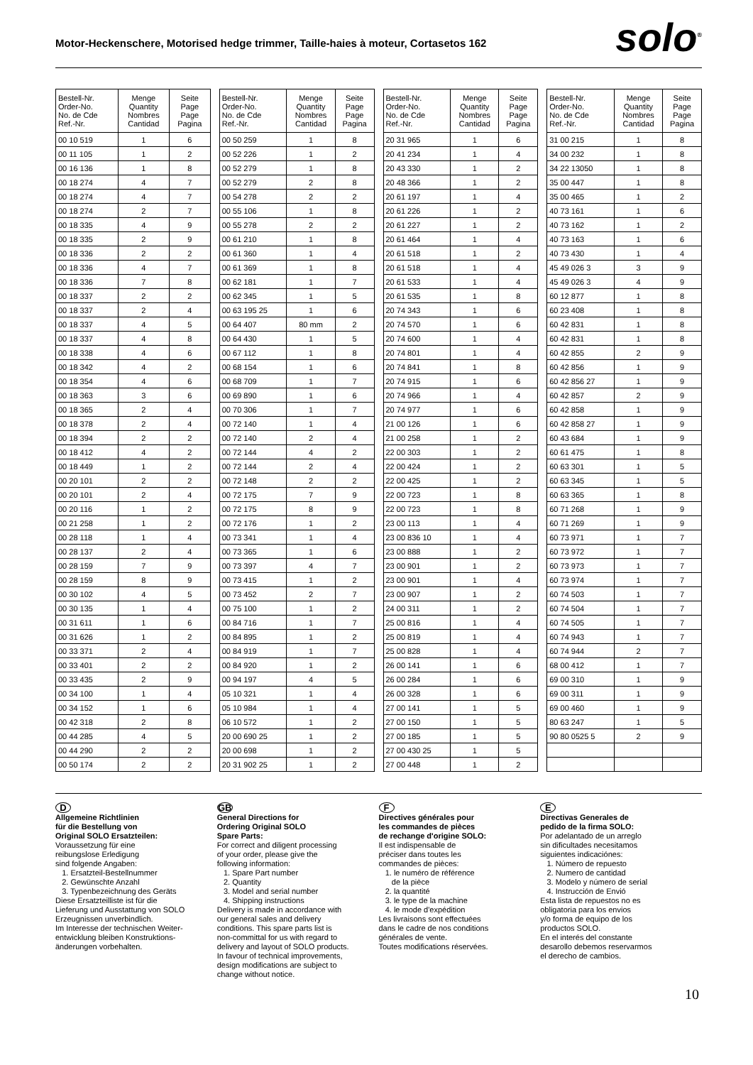Motor-Heckenschere, Motorised hedge trimmer, Taille-haies à moteur, Cortasetos 162
solo<sup>®</sup>
| Bestell-Nr. Order-No. No. de Cde Ref.-Nr. | Menge Quantity Nombres Cantidad | Seite Page Page Pagina |
| --- | --- | --- |
| 00 10 519 | 1 | 6 |
| 00 11 105 | 1 | 2 |
| 00 16 136 | 1 | 8 |
| 00 18 274 | 4 | 7 |
| 00 18 274 | 4 | 7 |
| 00 18 274 | 2 | 7 |
| 00 18 335 | 4 | 9 |
| 00 18 335 | 2 | 9 |
| 00 18 336 | 2 | 2 |
| 00 18 336 | 4 | 7 |
| 00 18 336 | 7 | 8 |
| 00 18 337 | 2 | 2 |
| 00 18 337 | 2 | 4 |
| 00 18 337 | 4 | 5 |
| 00 18 337 | 4 | 8 |
| 00 18 338 | 4 | 6 |
| 00 18 342 | 4 | 2 |
| 00 18 354 | 4 | 6 |
| 00 18 363 | 3 | 6 |
| 00 18 365 | 2 | 4 |
| 00 18 378 | 2 | 4 |
| 00 18 394 | 2 | 2 |
| 00 18 412 | 4 | 2 |
| 00 18 449 | 1 | 2 |
| 00 20 101 | 2 | 2 |
| 00 20 101 | 2 | 4 |
| 00 20 116 | 1 | 2 |
| 00 21 258 | 1 | 2 |
| 00 28 118 | 1 | 4 |
| 00 28 137 | 2 | 4 |
| 00 28 159 | 7 | 9 |
| 00 28 159 | 8 | 9 |
| 00 30 102 | 4 | 5 |
| 00 30 135 | 1 | 4 |
| 00 31 611 | 1 | 6 |
| 00 31 626 | 1 | 2 |
| 00 33 371 | 2 | 4 |
| 00 33 401 | 2 | 2 |
| 00 33 435 | 2 | 9 |
| 00 34 100 | 1 | 4 |
| 00 34 152 | 1 | 6 |
| 00 42 318 | 2 | 8 |
| 00 44 285 | 4 | 5 |
| 00 44 290 | 2 | 2 |
| 00 50 174 | 2 | 2 |
| Bestell-Nr. Order-No. No. de Cde Ref.-Nr. | Menge Quantity Nombres Cantidad | Seite Page Page Pagina |
| --- | --- | --- |
| 00 50 259 | 1 | 8 |
| 00 52 226 | 1 | 2 |
| 00 52 279 | 1 | 8 |
| 00 52 279 | 2 | 8 |
| 00 54 278 | 2 | 2 |
| 00 55 106 | 1 | 8 |
| 00 55 278 | 2 | 2 |
| 00 61 210 | 1 | 8 |
| 00 61 360 | 1 | 4 |
| 00 61 369 | 1 | 8 |
| 00 62 181 | 1 | 7 |
| 00 62 345 | 1 | 5 |
| 00 63 195 25 | 1 | 6 |
| 00 64 407 | 80 mm | 2 |
| 00 64 430 | 1 | 5 |
| 00 67 112 | 1 | 8 |
| 00 68 154 | 1 | 6 |
| 00 68 709 | 1 | 7 |
| 00 69 890 | 1 | 6 |
| 00 70 306 | 1 | 7 |
| 00 72 140 | 1 | 4 |
| 00 72 140 | 2 | 4 |
| 00 72 144 | 4 | 2 |
| 00 72 144 | 2 | 4 |
| 00 72 148 | 2 | 2 |
| 00 72 175 | 7 | 9 |
| 00 72 175 | 8 | 9 |
| 00 72 176 | 1 | 2 |
| 00 73 341 | 1 | 4 |
| 00 73 365 | 1 | 6 |
| 00 73 397 | 4 | 7 |
| 00 73 415 | 1 | 2 |
| 00 73 452 | 2 | 7 |
| 00 75 100 | 1 | 2 |
| 00 84 716 | 1 | 7 |
| 00 84 895 | 1 | 2 |
| 00 84 919 | 1 | 7 |
| 00 84 920 | 1 | 2 |
| 00 94 197 | 4 | 5 |
| 05 10 321 | 1 | 4 |
| 05 10 984 | 1 | 4 |
| 06 10 572 | 1 | 2 |
| 20 00 690 25 | 1 | 2 |
| 20 00 698 | 1 | 2 |
| 20 31 902 25 | 1 | 2 |
| Bestell-Nr. Order-No. No. de Cde Ref.-Nr. | Menge Quantity Nombres Cantidad | Seite Page Page Pagina |
| --- | --- | --- |
| 20 31 965 | 1 | 6 |
| 20 41 234 | 1 | 4 |
| 20 43 330 | 1 | 2 |
| 20 48 366 | 1 | 2 |
| 20 61 197 | 1 | 4 |
| 20 61 226 | 1 | 2 |
| 20 61 227 | 1 | 2 |
| 20 61 464 | 1 | 4 |
| 20 61 518 | 1 | 2 |
| 20 61 518 | 1 | 4 |
| 20 61 533 | 1 | 4 |
| 20 61 535 | 1 | 8 |
| 20 74 343 | 1 | 6 |
| 20 74 570 | 1 | 6 |
| 20 74 600 | 1 | 4 |
| 20 74 801 | 1 | 4 |
| 20 74 841 | 1 | 8 |
| 20 74 915 | 1 | 6 |
| 20 74 966 | 1 | 4 |
| 20 74 977 | 1 | 6 |
| 21 00 126 | 1 | 6 |
| 21 00 258 | 1 | 2 |
| 22 00 303 | 1 | 2 |
| 22 00 424 | 1 | 2 |
| 22 00 425 | 1 | 2 |
| 22 00 723 | 1 | 8 |
| 22 00 723 | 1 | 8 |
| 23 00 113 | 1 | 4 |
| 23 00 836 10 | 1 | 4 |
| 23 00 888 | 1 | 2 |
| 23 00 901 | 1 | 2 |
| 23 00 901 | 1 | 4 |
| 23 00 907 | 1 | 2 |
| 24 00 311 | 1 | 2 |
| 25 00 816 | 1 | 4 |
| 25 00 819 | 1 | 4 |
| 25 00 828 | 1 | 4 |
| 26 00 141 | 1 | 6 |
| 26 00 284 | 1 | 6 |
| 26 00 328 | 1 | 6 |
| 27 00 141 | 1 | 5 |
| 27 00 150 | 1 | 5 |
| 27 00 185 | 1 | 5 |
| 27 00 430 25 | 1 | 5 |
| 27 00 448 | 1 | 2 |
| Bestell-Nr. Order-No. No. de Cde Ref.-Nr. | Menge Quantity Nombres Cantidad | Seite Page Page Pagina |
| --- | --- | --- |
| 31 00 215 | 1 | 8 |
| 34 00 232 | 1 | 8 |
| 34 22 13050 | 1 | 8 |
| 35 00 447 | 1 | 8 |
| 35 00 465 | 1 | 2 |
| 40 73 161 | 1 | 6 |
| 40 73 162 | 1 | 2 |
| 40 73 163 | 1 | 6 |
| 40 73 430 | 1 | 4 |
| 45 49 026 3 | 3 | 9 |
| 45 49 026 3 | 4 | 9 |
| 60 12 877 | 1 | 8 |
| 60 23 408 | 1 | 8 |
| 60 42 831 | 1 | 8 |
| 60 42 831 | 1 | 8 |
| 60 42 855 | 2 | 9 |
| 60 42 856 | 1 | 9 |
| 60 42 856 27 | 1 | 9 |
| 60 42 857 | 2 | 9 |
| 60 42 858 | 1 | 9 |
| 60 42 858 27 | 1 | 9 |
| 60 43 684 | 1 | 9 |
| 60 61 475 | 1 | 8 |
| 60 63 301 | 1 | 5 |
| 60 63 345 | 1 | 5 |
| 60 63 365 | 1 | 8 |
| 60 71 268 | 1 | 9 |
| 60 71 269 | 1 | 9 |
| 60 73 971 | 1 | 7 |
| 60 73 972 | 1 | 7 |
| 60 73 973 | 1 | 7 |
| 60 73 974 | 1 | 7 |
| 60 74 503 | 1 | 7 |
| 60 74 504 | 1 | 7 |
| 60 74 505 | 1 | 7 |
| 60 74 943 | 1 | 7 |
| 60 74 944 | 2 | 7 |
| 68 00 412 | 1 | 7 |
| 69 00 310 | 1 | 9 |
| 69 00 311 | 1 | 9 |
| 69 00 460 | 1 | 9 |
| 80 63 247 | 1 | 5 |
| 90 80 0525 5 | 2 | 9 |
D
Allgemeine Richtlinien
für die Bestellung von
Original SOLO Ersatzteilen:
Voraussetzung für eine
reibungslose Erledigung
sind folgende Angaben:
1. Ersatzteil-Bestellnummer
2. Gewünschte Anzahl
3. Typenbezeichnung des Geräts
Diese Ersatzteilliste ist für die
Lieferung und Ausstattung von SOLO
Erzeugnissen unverbindlich.
Im Interesse der technischen Weiter-
entwicklung bleiben Konstruktions-
änderungen vorbehalten.
GB
General Directions for
Ordering Original SOLO
Spare Parts:
For correct and diligent processing
of your order, please give the
following information:
1. Spare Part number
2. Quantity
3. Model and serial number
4. Shipping instructions
Delivery is made in accordance with
our general sales and delivery
conditions. This spare parts list is
non-committal for us with regard to
delivery and layout of SOLO products.
In favour of technical improvements,
design modifications are subject to
change without notice.
F
Directives générales pour
les commandes de pièces
de rechange d'origine SOLO:
Il est indispensable de
préciser dans toutes les
commandes de pièces:
1. le numéro de référence
de la pièce
2. la quantité
3. le type de la machine
4. le mode d'expédition
Les livraisons sont effectuées
dans le cadre de nos conditions
générales de vente.
Toutes modifications réservées.
E
Directivas Generales de
pedido de la firma SOLO:
Por adelantado de un arreglo
sin dificultades necesitamos
siguientes indicaciónes:
1. Número de repuesto
2. Numero de cantidad
3. Modelo y número de serial
4. Instrucción de Envió
Esta lista de repuestos no es
obligatoria para los envios
y/o forma de equipo de los
productos SOLO.
En el interés del constante
desarollo debemos reservarmos
el derecho de cambios.
10